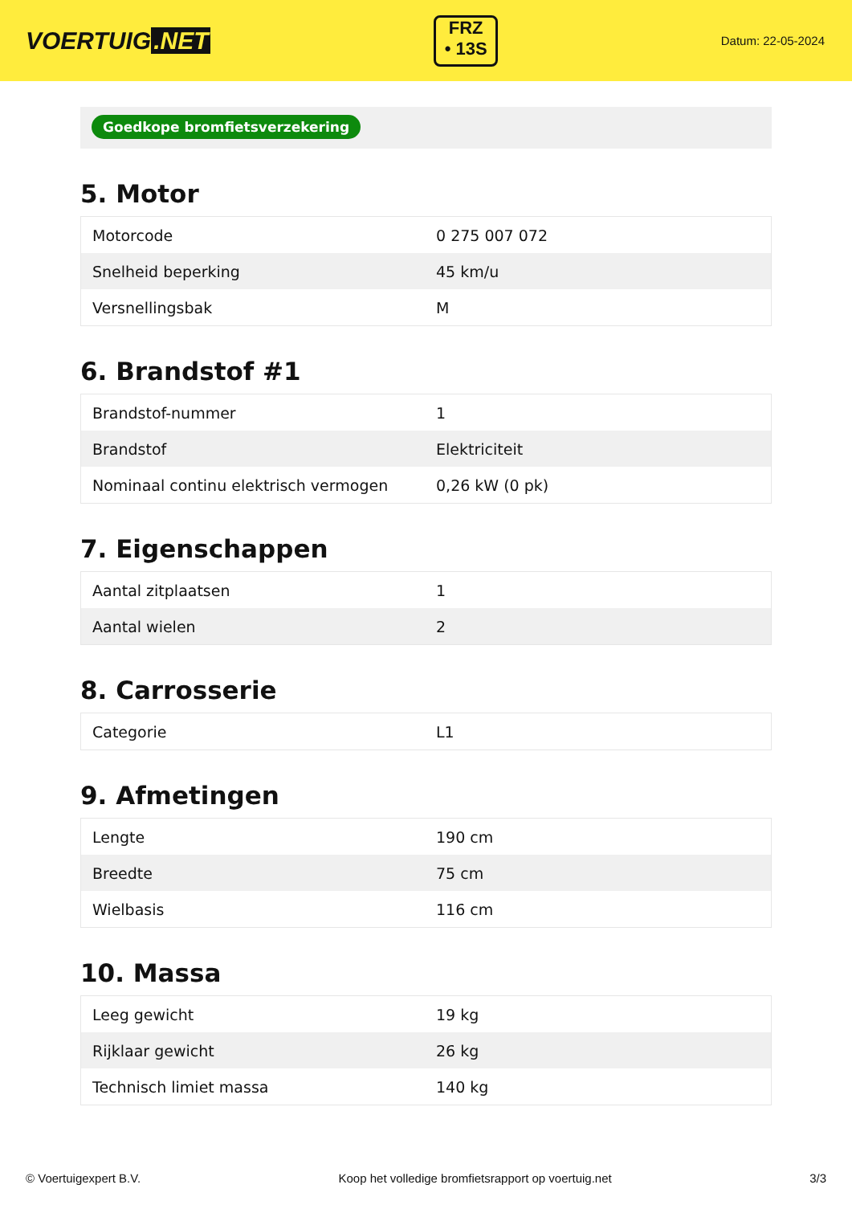VOERTUIG.NET
FRZ
• 13S
Datum: 22-05-2024
Goedkope bromfietsverzekering
5. Motor
| Motorcode | 0 275 007 072 |
| Snelheid beperking | 45 km/u |
| Versnellingsbak | M |
6. Brandstof #1
| Brandstof-nummer | 1 |
| Brandstof | Elektriciteit |
| Nominaal continu elektrisch vermogen | 0,26 kW (0 pk) |
7. Eigenschappen
| Aantal zitplaatsen | 1 |
| Aantal wielen | 2 |
8. Carrosserie
| Categorie | L1 |
9. Afmetingen
| Lengte | 190 cm |
| Breedte | 75 cm |
| Wielbasis | 116 cm |
10. Massa
| Leeg gewicht | 19 kg |
| Rijklaar gewicht | 26 kg |
| Technisch limiet massa | 140 kg |
© Voertuigexpert B.V. Koop het volledige bromfietsrapport op voertuig.net 3/3